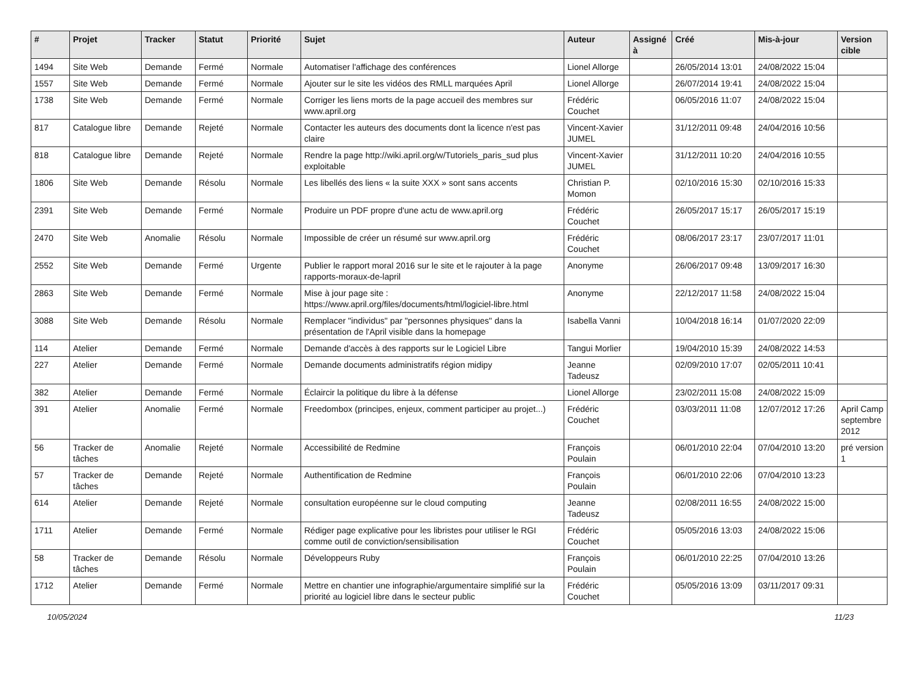| # | Projet | Tracker | Statut | Priorité | Sujet | Auteur | Assigné à | Créé | Mis-à-jour | Version cible |
| --- | --- | --- | --- | --- | --- | --- | --- | --- | --- | --- |
| 1494 | Site Web | Demande | Fermé | Normale | Automatiser l'affichage des conférences | Lionel Allorge | | 26/05/2014 13:01 | 24/08/2022 15:04 | |
| 1557 | Site Web | Demande | Fermé | Normale | Ajouter sur le site les vidéos des RMLL marquées April | Lionel Allorge | | 26/07/2014 19:41 | 24/08/2022 15:04 | |
| 1738 | Site Web | Demande | Fermé | Normale | Corriger les liens morts de la page accueil des membres sur www.april.org | Frédéric Couchet | | 06/05/2016 11:07 | 24/08/2022 15:04 | |
| 817 | Catalogue libre | Demande | Rejeté | Normale | Contacter les auteurs des documents dont la licence n'est pas claire | Vincent-Xavier JUMEL | | 31/12/2011 09:48 | 24/04/2016 10:56 | |
| 818 | Catalogue libre | Demande | Rejeté | Normale | Rendre la page http://wiki.april.org/w/Tutoriels_paris_sud plus exploitable | Vincent-Xavier JUMEL | | 31/12/2011 10:20 | 24/04/2016 10:55 | |
| 1806 | Site Web | Demande | Résolu | Normale | Les libellés des liens « la suite XXX » sont sans accents | Christian P. Momon | | 02/10/2016 15:30 | 02/10/2016 15:33 | |
| 2391 | Site Web | Demande | Fermé | Normale | Produire un PDF propre d'une actu de www.april.org | Frédéric Couchet | | 26/05/2017 15:17 | 26/05/2017 15:19 | |
| 2470 | Site Web | Anomalie | Résolu | Normale | Impossible de créer un résumé sur www.april.org | Frédéric Couchet | | 08/06/2017 23:17 | 23/07/2017 11:01 | |
| 2552 | Site Web | Demande | Fermé | Urgente | Publier le rapport moral 2016 sur le site et le rajouter à la page rapports-moraux-de-lapril | Anonyme | | 26/06/2017 09:48 | 13/09/2017 16:30 | |
| 2863 | Site Web | Demande | Fermé | Normale | Mise à jour page site : https://www.april.org/files/documents/html/logiciel-libre.html | Anonyme | | 22/12/2017 11:58 | 24/08/2022 15:04 | |
| 3088 | Site Web | Demande | Résolu | Normale | Remplacer "individus" par "personnes physiques" dans la présentation de l'April visible dans la homepage | Isabella Vanni | | 10/04/2018 16:14 | 01/07/2020 22:09 | |
| 114 | Atelier | Demande | Fermé | Normale | Demande d'accès à des rapports sur le Logiciel Libre | Tangui Morlier | | 19/04/2010 15:39 | 24/08/2022 14:53 | |
| 227 | Atelier | Demande | Fermé | Normale | Demande documents administratifs région midipy | Jeanne Tadeusz | | 02/09/2010 17:07 | 02/05/2011 10:41 | |
| 382 | Atelier | Demande | Fermé | Normale | Éclaircir la politique du libre à la défense | Lionel Allorge | | 23/02/2011 15:08 | 24/08/2022 15:09 | |
| 391 | Atelier | Anomalie | Fermé | Normale | Freedombox (principes, enjeux, comment participer au projet...) | Frédéric Couchet | | 03/03/2011 11:08 | 12/07/2012 17:26 | April Camp septembre 2012 |
| 56 | Tracker de tâches | Anomalie | Rejeté | Normale | Accessibilité de Redmine | François Poulain | | 06/01/2010 22:04 | 07/04/2010 13:20 | pré version 1 |
| 57 | Tracker de tâches | Demande | Rejeté | Normale | Authentification de Redmine | François Poulain | | 06/01/2010 22:06 | 07/04/2010 13:23 | |
| 614 | Atelier | Demande | Rejeté | Normale | consultation européenne sur le cloud computing | Jeanne Tadeusz | | 02/08/2011 16:55 | 24/08/2022 15:00 | |
| 1711 | Atelier | Demande | Fermé | Normale | Rédiger page explicative pour les libristes pour utiliser le RGI comme outil de conviction/sensibilisation | Frédéric Couchet | | 05/05/2016 13:03 | 24/08/2022 15:06 | |
| 58 | Tracker de tâches | Demande | Résolu | Normale | Développeurs Ruby | François Poulain | | 06/01/2010 22:25 | 07/04/2010 13:26 | |
| 1712 | Atelier | Demande | Fermé | Normale | Mettre en chantier une infographie/argumentaire simplifié sur la priorité au logiciel libre dans le secteur public | Frédéric Couchet | | 05/05/2016 13:09 | 03/11/2017 09:31 | |
10/05/2024 11/23